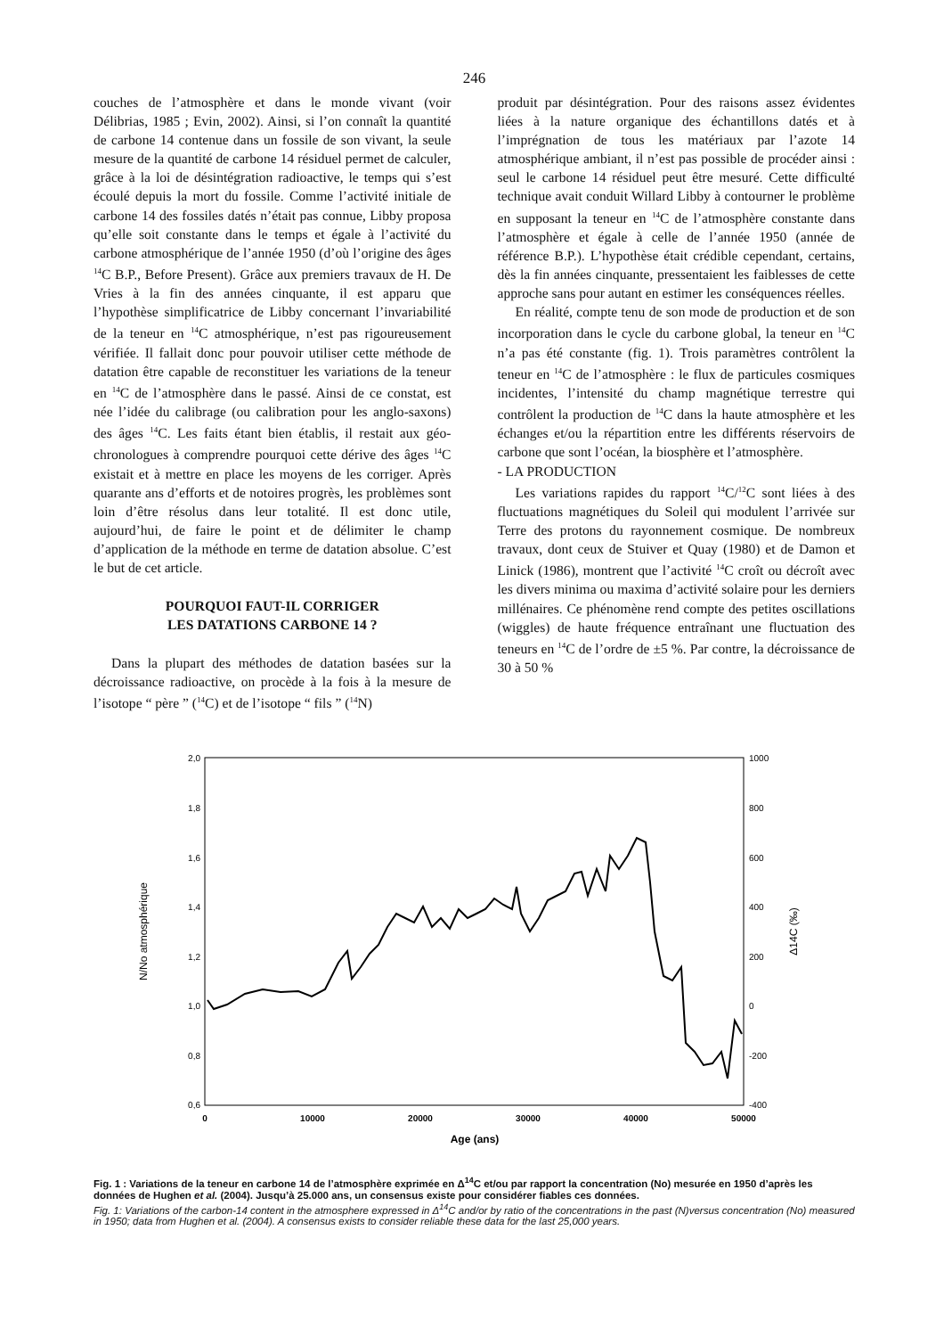246
couches de l’atmosphère et dans le monde vivant (voir Délibrias, 1985 ; Evin, 2002). Ainsi, si l’on connaît la quantité de carbone 14 contenue dans un fossile de son vivant, la seule mesure de la quantité de carbone 14 résiduel permet de calculer, grâce à la loi de désintégration radioactive, le temps qui s’est écoulé depuis la mort du fossile. Comme l’activité initiale de carbone 14 des fossiles datés n’était pas connue, Libby proposa qu’elle soit constante dans le temps et égale à l’activité du carbone atmosphérique de l’année 1950 (d’où l’origine des âges <sup>14</sup>C B.P., Before Present). Grâce aux premiers travaux de H. De Vries à la fin des années cinquante, il est apparu que l’hypothèse simplificatrice de Libby concernant l’invariabilité de la teneur en <sup>14</sup>C atmosphérique, n’est pas rigoureusement vérifiée. Il fallait donc pour pouvoir utiliser cette méthode de datation être capable de reconstituer les variations de la teneur en <sup>14</sup>C de l’atmosphère dans le passé. Ainsi de ce constat, est née l’idée du calibrage (ou calibration pour les anglo-saxons) des âges <sup>14</sup>C. Les faits étant bien établis, il restait aux géo-chronologues à comprendre pourquoi cette dérive des âges <sup>14</sup>C existait et à mettre en place les moyens de les corriger. Après quarante ans d’efforts et de notoires progrès, les problèmes sont loin d’être résolus dans leur totalité. Il est donc utile, aujourd’hui, de faire le point et de délimiter le champ d’application de la méthode en terme de datation absolue. C’est le but de cet article.
POURQUOI FAUT-IL CORRIGER
LES DATATIONS CARBONE 14 ?
Dans la plupart des méthodes de datation basées sur la décroissance radioactive, on procède à la fois à la mesure de l’isotope “ père ” (<sup>14</sup>C) et de l’isotope “ fils ” (<sup>14</sup>N)
produit par désintégration. Pour des raisons assez évidentes liées à la nature organique des échantillons datés et à l’imprégnation de tous les matériaux par l’azote 14 atmosphérique ambiant, il n’est pas possible de procéder ainsi : seul le carbone 14 résiduel peut être mesuré. Cette difficulté technique avait conduit Willard Libby à contourner le problème en supposant la teneur en <sup>14</sup>C de l’atmosphère constante dans l’atmosphère et égale à celle de l’année 1950 (année de référence B.P.). L’hypothèse était crédible cependant, certains, dès la fin années cinquante, pressentaient les faiblesses de cette approche sans pour autant en estimer les conséquences réelles.
En réalité, compte tenu de son mode de production et de son incorporation dans le cycle du carbone global, la teneur en <sup>14</sup>C n’a pas été constante (fig. 1). Trois paramètres contrôlent la teneur en <sup>14</sup>C de l’atmosphère : le flux de particules cosmiques incidentes, l’intensité du champ magnétique terrestre qui contrôlent la production de <sup>14</sup>C dans la haute atmosphère et les échanges et/ou la répartition entre les différents réservoirs de carbone que sont l’océan, la biosphère et l’atmosphère.
- LA PRODUCTION
Les variations rapides du rapport <sup>14</sup>C/<sup>12</sup>C sont liées à des fluctuations magnétiques du Soleil qui modulent l’arrivée sur Terre des protons du rayonnement cosmique. De nombreux travaux, dont ceux de Stuiver et Quay (1980) et de Damon et Linick (1986), montrent que l’activité <sup>14</sup>C croît ou décroît avec les divers minima ou maxima d’activité solaire pour les derniers millénaires. Ce phénomène rend compte des petites oscillations (wiggles) de haute fréquence entraînant une fluctuation des teneurs en <sup>14</sup>C de l’ordre de ±5 %. Par contre, la décroissance de 30 à 50 %
2,0
1,8
1,6
1,4
1,2
1,0
0,8
0,6
1000
800
600
400
200
0
-200
-400
0
10000
20000
30000
40000
50000
Age (ans)
N/No atmosphérique
Δ14C (‰)
Fig. 1 : Variations de la teneur en carbone 14 de l’atmosphère exprimée en Δ<sup>14</sup>C et/ou par rapport la concentration (No) mesurée en 1950 d’après les données de Hughen et al. (2004). Jusqu’à 25.000 ans, un consensus existe pour considérer fiables ces données.
Fig. 1: Variations of the carbon-14 content in the atmosphere expressed in Δ<sup>14</sup>C and/or by ratio of the concentrations in the past (N)versus concentration (No) measured in 1950; data from Hughen et al. (2004). A consensus exists to consider reliable these data for the last 25,000 years.